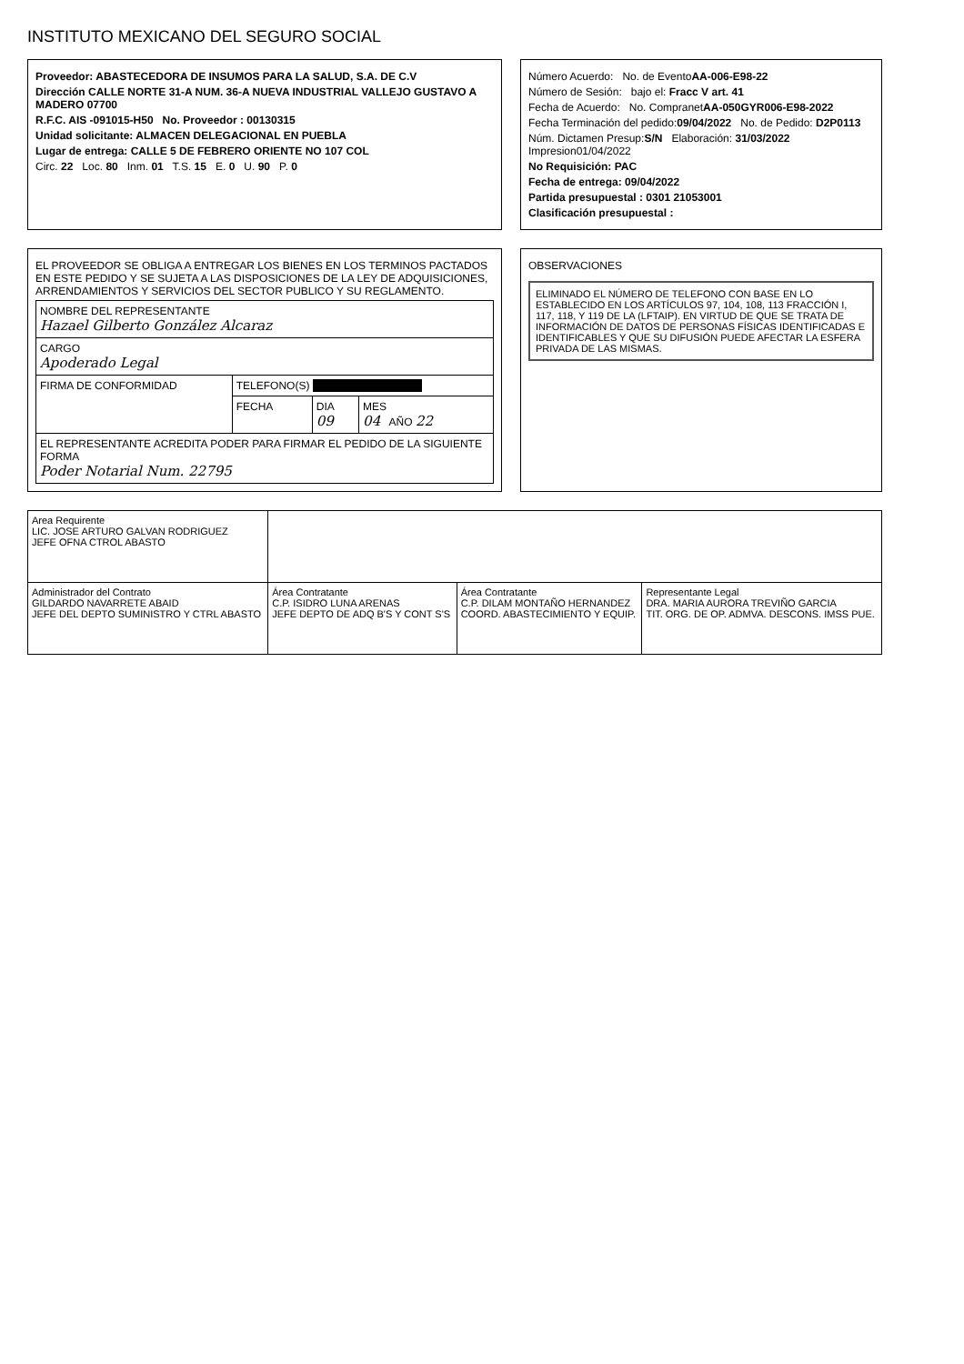INSTITUTO MEXICANO DEL SEGURO SOCIAL
Proveedor: ABASTECEDORA DE INSUMOS PARA LA SALUD, S.A. DE C.V
Dirección CALLE NORTE 31-A NUM. 36-A NUEVA INDUSTRIAL VALLEJO GUSTAVO A MADERO 07700
R.F.C. AIS -091015-H50 No. Proveedor : 00130315
Unidad solicitante: ALMACEN DELEGACIONAL EN PUEBLA
Lugar de entrega: CALLE 5 DE FEBRERO ORIENTE NO 107 COL
Circ. 22 Loc. 80 Inm. 01 T.S. 15 E. 0 U. 90 P. 0
Número Acuerdo: No. de EventoAA-006-E98-22
Número de Sesión: bajo el: Fracc V art. 41
Fecha de Acuerdo: No. CompranetAA-050GYR006-E98-2022
Fecha Terminación del pedido:09/04/2022 No. de Pedido: D2P0113
Núm. Dictamen Presup:S/N Elaboración: 31/03/2022 Impresion01/04/2022
No Requisición: PAC
Fecha de entrega: 09/04/2022
Partida presupuestal : 0301 21053001
Clasificación presupuestal :
EL PROVEEDOR SE OBLIGA A ENTREGAR LOS BIENES EN LOS TERMINOS PACTADOS EN ESTE PEDIDO Y SE SUJETA A LAS DISPOSICIONES DE LA LEY DE ADQUISICIONES, ARRENDAMIENTOS Y SERVICIOS DEL SECTOR PUBLICO Y SU REGLAMENTO.
| NOMBRE DEL REPRESENTANTE Hazael Gilberto González Alcaraz | | | |
| CARGO Apoderado Legal | | | |
| FIRMA DE CONFORMIDAD | TELEFONO(S) . | | |
| | FECHA | DIA 09 | MES 04 AÑO 22 |
| EL REPRESENTANTE ACREDITA PODER PARA FIRMAR EL PEDIDO DE LA SIGUIENTE FORMA Poder Notarial Num. 22795 | | | |
OBSERVACIONES
ELIMINADO EL NÚMERO DE TELEFONO CON BASE EN LO ESTABLECIDO EN LOS ARTÍCULOS 97, 104, 108, 113 FRACCIÓN I, 117, 118, Y 119 DE LA (LFTAIP). EN VIRTUD DE QUE SE TRATA DE INFORMACIÓN DE DATOS DE PERSONAS FÍSICAS IDENTIFICADAS E IDENTIFICABLES Y QUE SU DIFUSIÓN PUEDE AFECTAR LA ESFERA PRIVADA DE LAS MISMAS.
| Area Requirente LIC. JOSE ARTURO GALVAN RODRIGUEZ JEFE OFNA CTROL ABASTO | | | |
| Administrador del Contrato GILDARDO NAVARRETE ABAID JEFE DEL DEPTO SUMINISTRO Y CTRL ABASTO | Área Contratante C.P. ISIDRO LUNA ARENAS JEFE DEPTO DE ADQ B'S Y CONT S'S | Área Contratante C.P. DILAM MONTAÑO HERNANDEZ COORD. ABASTECIMIENTO Y EQUIP. | Representante Legal DRA. MARIA AURORA TREVIÑO GARCIA TIT. ORG. DE OP. ADMVA. DESCONS. IMSS PUE. |